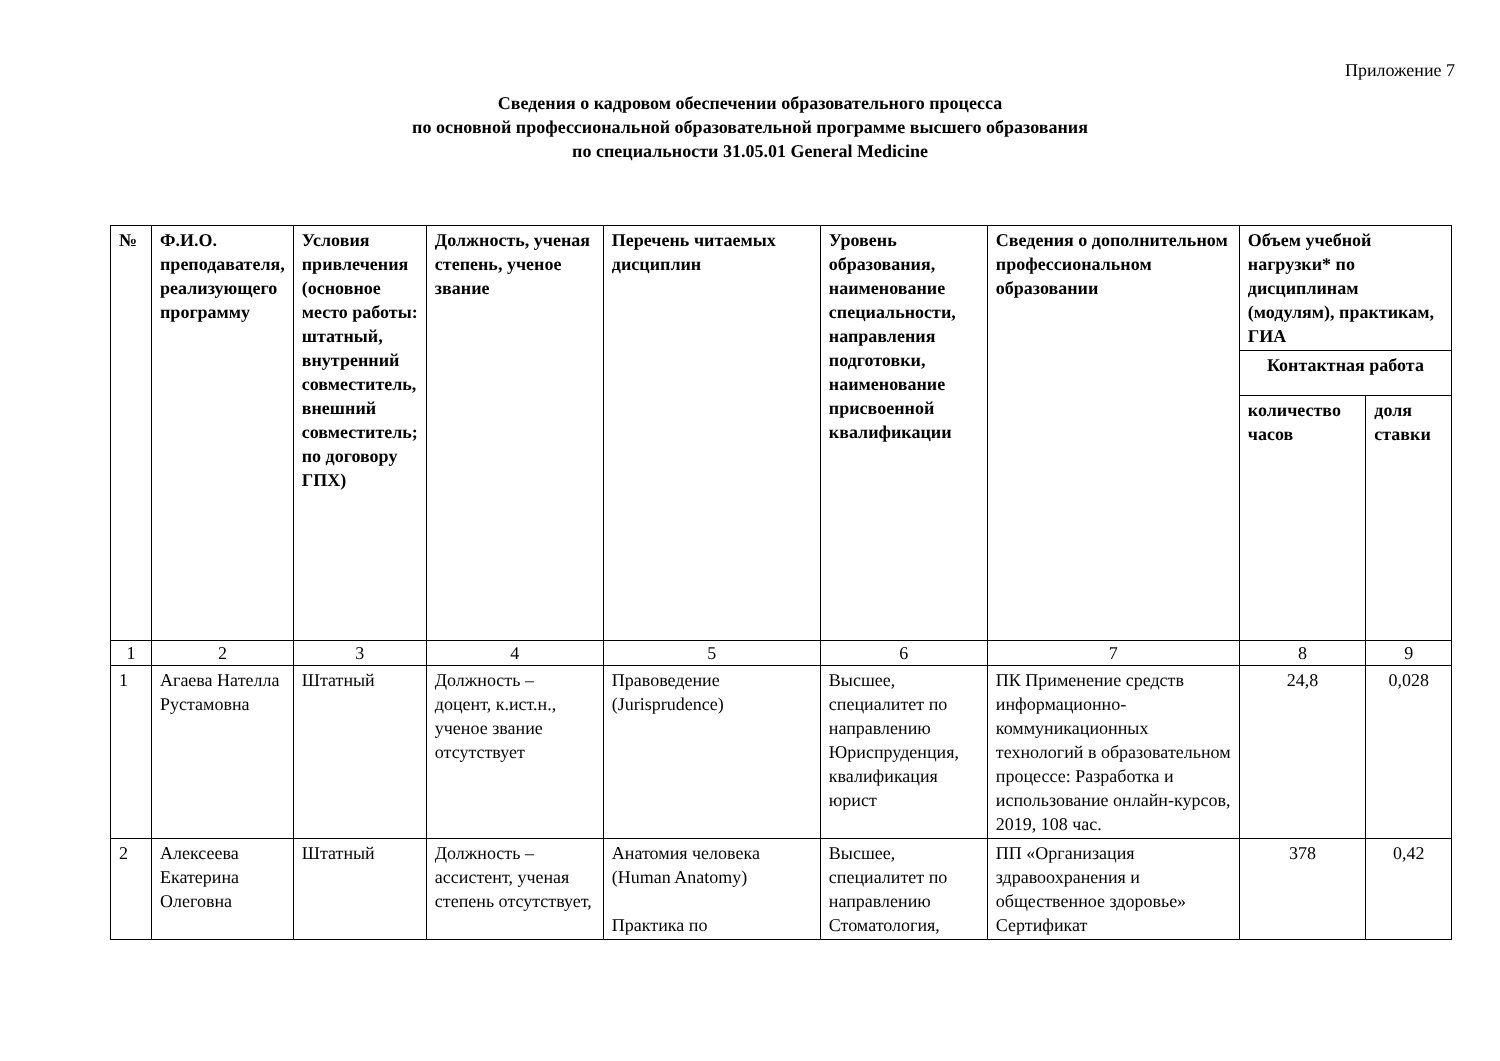Приложение 7
Сведения о кадровом обеспечении образовательного процесса
по основной профессиональной образовательной программе высшего образования
по специальности 31.05.01 General Medicine
| № | Ф.И.О. преподавателя, реализующего программу | Условия привлечения (основное место работы: штатный, внутренний совместитель, внешний совместитель; по договору ГПХ) | Должность, ученая степень, ученое звание | Перечень читаемых дисциплин | Уровень образования, наименование специальности, направления подготовки, наименование присвоенной квалификации | Сведения о дополнительном профессиональном образовании | Объем учебной нагрузки* по дисциплинам (модулям), практикам, ГИА | |
| --- | --- | --- | --- | --- | --- | --- | --- | --- |
| | | | | | | | Контактная работа | |
| | | | | | | | количество часов | доля ставки |
| 1 | 2 | 3 | 4 | 5 | 6 | 7 | 8 | 9 |
| 1 | Агаева Нателла Рустамовна | Штатный | Должность – доцент, к.ист.н., ученое звание отсутствует | Правоведение (Jurisprudence) | Высшее, специалитет по направлению Юриспруденция, квалификация юрист | ПК Применение средств информационно-коммуникационных технологий в образовательном процессе: Разработка и использование онлайн-курсов, 2019, 108 час. | 24,8 | 0,028 |
| 2 | Алексеева Екатерина Олеговна | Штатный | Должность – ассистент, ученая степень отсутствует, | Анатомия человека (Human Anatomy) Практика по | Высшее, специалитет по направлению Стоматология, | ПП «Организация здравоохранения и общественное здоровье» Сертификат | 378 | 0,42 |